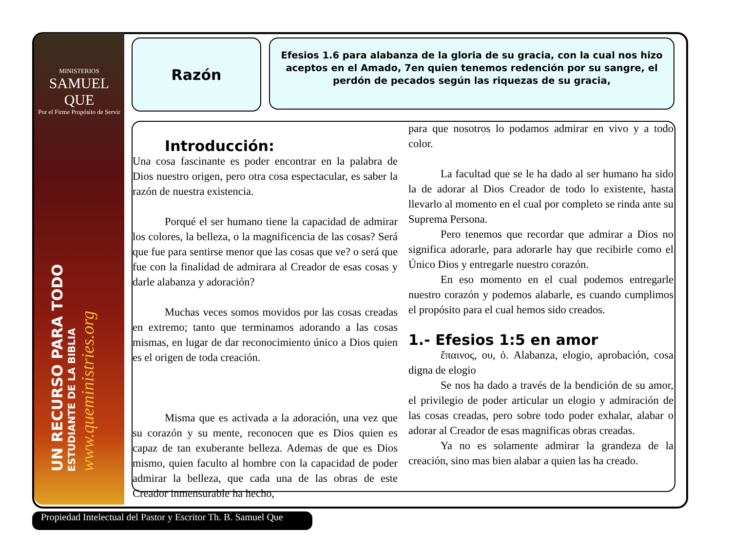MINISTERIOS
SAMUEL QUE
Por el Firme Propósito de Servir
UN RECURSO PARA TODO
ESTUDIANTE DE LA BIBLIA
www.queministries.org
Razón
Efesios 1.6 para alabanza de la gloria de su gracia, con la cual nos hizo aceptos en el Amado, 7en quien tenemos redención por su sangre, el perdón de pecados según las riquezas de su gracia,
Introducción:
Una cosa fascinante es poder encontrar en la palabra de Dios nuestro origen, pero otra cosa espectacular, es saber la razón de nuestra existencia.
Porqué el ser humano tiene la capacidad de admirar los colores, la belleza, o la magnificencia de las cosas? Será que fue para sentirse menor que las cosas que ve? o será que fue con la finalidad de admirara al Creador de esas cosas y darle alabanza y adoración?
Muchas veces somos movidos por las cosas creadas en extremo; tanto que terminamos adorando a las cosas mismas, en lugar de dar reconocimiento único a Dios quien es el origen de toda creación.
Misma que es activada a la adoración, una vez que su corazón y su mente, reconocen que es Dios quien es capaz de tan exuberante belleza. Ademas de que es Dios mismo, quien faculto al hombre con la capacidad de poder admirar la belleza, que cada una de las obras de este Creador inmensurable ha hecho,
para que nosotros lo podamos admirar en vivo y a todo color.
La facultad que se le ha dado al ser humano ha sido la de adorar al Dios Creador de todo lo existente, hasta llevarlo al momento en el cual por completo se rinda ante su Suprema Persona.
Pero tenemos que recordar que admirar a Dios no significa adorarle, para adorarle hay que recibirle como el Único Dios y entregarle nuestro corazón.
En eso momento en el cual podemos entregarle nuestro corazón y podemos alabarle, es cuando cumplimos el propósito para el cual hemos sido creados.
1.- Efesios 1:5 en amor
ἔπαινος, ου, ὁ. Alabanza, elogio, aprobación, cosa digna de elogio
Se nos ha dado a través de la bendición de su amor, el privilegio de poder articular un elogio y admiración de las cosas creadas, pero sobre todo poder exhalar, alabar o adorar al Creador de esas magnificas obras creadas.
Ya no es solamente admirar la grandeza de la creación, sino mas bien alabar a quien las ha creado.
Propiedad Intelectual del Pastor y Escritor Th. B. Samuel Que